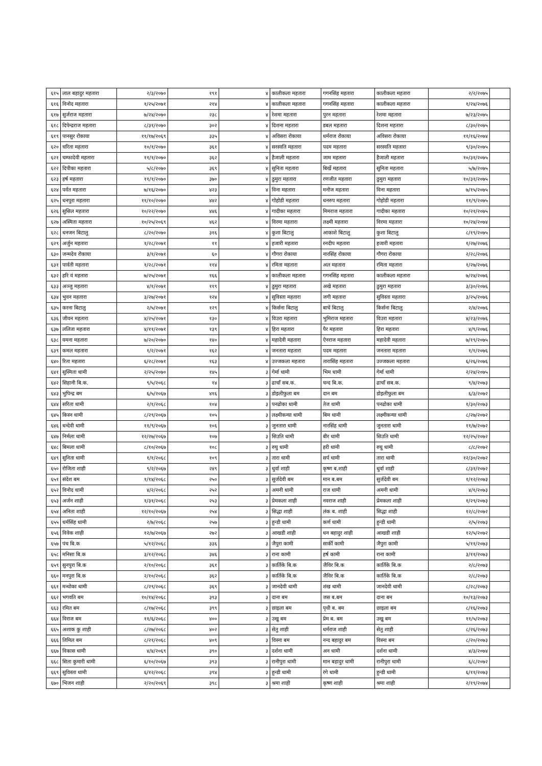| ६१५ | लाल बहादुर महतारा | २/३/२०७० | १९१ | ४ | कालीकला महतारा | गगनसिंह महतारा | कालीकला महतारा | २/२/२०७५ | |
| ६१६ | विनोद महतारा | १/२५/२०७१ | २१४ | ४ | कालीकला महतारा | गगनसिंह महतारा | कालीकला महतारा | १/२४/२०७६ | |
| ६१७ | सुर्जराज महतारा | ७/२४/२०७० | २३८ | ४ | रेशमा महतारा | पुरन महतारा | रेशमा महतारा | ७/२३/२०७५ | |
| ६१८ | दिपेन्द्रराज महतारा | ८/३१/२०७० | ३०२ | ४ | दिशना महतारा | डबल महतारा | दिशना महतारा | ८/३०/२०७५ | |
| ६१९ | पानसुर रोकाया | ११/१७/२०६९ | ३३५ | ४ | अविसरा रोकाया | धर्मराज रोकाया | अविसरा रोकाया | ११/१६/२०७४ | |
| ६२० | चरिता महतारा | १०/१/२०७० | ३६१ | ४ | सरस्वति महतारा | पदम महतारा | सरस्वति महतारा | ९/३०/२०७५ | |
| ६२१ | चम्फादेवी महतारा | ११/१/२०७० | ३६२ | ४ | हैजाली महतारा | जाम महतारा | हैजाली महतारा | १०/३१/२०७५ | |
| ६२२ | दिपीका महतारा | ५/८/२०७० | ३६९ | ४ | सुनिता महतारा | बिर्खे महतारा | सुनिता महतारा | ५/७/२०७५ | |
| ६२३ | हर्ष महतारा | ११/१/२०७० | ३७० | ४ | ठुमुरा महतारा | रणजीत महतारा | ठुमुरा महतारा | १०/३१/२०७५ | |
| ६२४ | पर्वत महतारा | ७/१६/२०७० | ४२३ | ४ | विना महतारा | मनोज महतारा | विना महतारा | ७/१५/२०७५ | |
| ६२५ | धनपुरा महतारा | ११/१०/२०७० | ४४२ | ४ | गोहोडी महतारा | धनरुप महतारा | गोहोडी महतारा | ११/९/२०७५ | |
| ६२६ | सुसिल महतारा | १०/२२/२०७० | ४४६ | ४ | गादीका महतारा | मिमराज महतारा | गादीका महतारा | १०/२१/२०७५ | |
| ६२७ | अस्मिता महतारा | १०/२५/२०६९ | ४६२ | ४ | विरमा महतारा | लक्ष्मी महतारा | विरमा महतारा | १०/२४/२०७४ | |
| ६२८ | धनजन बिटालु | ८/२०/२०७० | ३१६ | ४ | कुशा बिटालु | आकाशे बिटालु | कुशा बिटालु | ८/१९/२०७५ | |
| ६२९ | अर्जुन महतारा | १/२८/२०७१ | ११ | ४ | हजारी महतारा | रनदीप महतारा | हजारी महतारा | १/२७/२०७६ | |
| ६३० | जन्मदेव रोकाया | ३/१/२०७१ | ६० | ४ | गौगरा रोकाया | नारसिंह रोकाया | गौगरा रोकाया | २/२८/२०७६ | |
| ६३१ | पार्वती महतारा | १/२८/२०७१ | ११४ | ४ | रमिता महतारा | अल महतारा | रमिता महतारा | १/२७/२०७६ | |
| ६३२ | हरि वं महतारा | ७/२५/२०७१ | १६६ | ४ | कालीकला महतारा | गगनसिंह महतारा | कालीकला महतारा | ७/२४/२०७६ | |
| ६३३ | अञ्जु महतारा | ४/१/२०७१ | ११९ | ४ | ठुमुरा महतारा | अखे महतारा | ठुमुरा महतारा | ३/३०/२०७६ | |
| ६३४ | भुवन महतारा | ३/२७/२०७१ | १२४ | ४ | सुविस्ता महतारा | जगी महतारा | सुविस्ता महतारा | ३/२५/२०७६ | |
| ६३५ | करना बिटालु | २/५/२०७१ | १२९ | ४ | किर्सना बिटालु | बाचें बिटालु | किर्सना बिटालु | २/४/२०७६ | |
| ६३६ | जीवन महतारा | ४/२५/२०७१ | १३० | ४ | विउरा महतारा | भुमिराज महतारा | विउरा महतारा | ४/२३/२०७६ | |
| ६३७ | ललिता महतारा | ४/११/२०७१ | १३९ | ४ | हिरा महतारा | पैर महतारा | हिरा महतारा | ४/९/२०७६ | |
| ६३८ | यमना महतारा | ७/२०/२०७० | १४० | ४ | महादेवी महतारा | ऐनराज महतारा | महादेवी महतारा | ७/१९/२०७५ | |
| ६३९ | कमल महतारा | १/२/२०७१ | १६२ | ४ | जनतारा महतारा | पदम महतारा | जनतारा महतारा | १/१/२०७६ | |
| ६४० | रिता महतारा | ६/२८/२०७१ | १६३ | ४ | उज्जकला महतारा | तारासिंह महतारा | उज्जकला महतारा | ६/२६/२०७६ | |
| ६४१ | सुस्मिता धामी | २/२५/२०७० | १४५ | ३ | गेर्मा धामी | भिम धामी | गेर्मा धामी | २/२४/२०७५ | |
| ६४२ | सिहानी बि.क. | ९/५/२०६८ | १४ | ३ | ढाचाँ सब.क. | चन्द बि.क. | ढाचाँ सब.क. | ९/४/२०७३ | |
| ६४३ | भुपिन्द्र बम | ६/५/२०६७ | ४१६ | ३ | डोइलीफुला बम | दान बम | डोइलीफुला बम | ६/३/२०७२ | |
| ६४४ | सरिता धामी | २/१/२०६८ | १०४ | ३ | पनढोका धामी | तेज धामी | पनढोका धामी | १/३०/२०७३ | |
| ६४५ | किस्न धामी | ८/२९/२०६७ | १०५ | ३ | लक्ष्मीकन्या धामी | बिम धामी | लक्ष्मीकन्या धामी | ८/२७/२०७२ | |
| ६४६ | धन्देवी धामी | ११/९/२०६७ | १०६ | ३ | जुनतारा धामी | नारसिंह धामी | जुनतारा धामी | ११/७/२०७२ | |
| ६४७ | निर्मला धामी | १२/२७/२०६७ | १०७ | ३ | सिउति धामी | बीर धामी | सिउति धामी | १२/२५/२०७२ | |
| ६४८ | बिमला धामी | ८/१०/२०६७ | १०८ | ३ | रुघु धामी | हरी धामी | रुघु धामी | ८/८/२०७२ | |
| ६४९ | सुनिता धामी | १/१/२०६८ | १०९ | ३ | तारा धामी | सर्प धामी | तारा धामी | १२/३०/२०७२ | |
| ६५० | रोजिता शाही | ९/२/२०६७ | २४९ | ३ | धुर्वा शाही | कृष्ण ब.शाही | धुर्वा शाही | ८/३१/२०७२ | |
| ६५१ | संदेश बम | १/१४/२०६८ | २५० | ३ | सुर्जदेवी बम | मान ब.बम | सुर्जदेवी बम | १/१२/२०७३ | |
| ६५२ | विनोद धामी | ४/२/२०६८ | २५२ | ३ | अमनी धामी | राज धामी | अमनी धामी | ४/१/२०७३ | |
| ६५३ | अर्जन शाही | १/३१/२०६८ | २५३ | ३ | प्रेमकला शाही | नवराज शाही | प्रेमकला शाही | १/२९/२०७३ | |
| ६५४ | अनिता शाही | १२/१०/२०६७ | २५४ | ३ | सिद्धा शाही | लंक ब. शाही | सिद्धा शाही | १२/८/२०७२ | |
| ६५५ | धर्मसिंह धामी | २/७/२०६८ | २५७ | ३ | हुन्डी धामी | कर्ण धामी | हुन्डी धामी | २/५/२०७३ | |
| ६५६ | विवेक शाही | १२/७/२०६७ | २७२ | ३ | आखडी शाही | धन बहादुर शाही | आखडी शाही | १२/५/२०७२ | |
| ६५७ | पंच बि.क | ५/१२/२०६८ | ३३६ | ३ | जैपुरा कामी | सार्की कामी | जैपुरा कामी | ५/११/२०७३ | |
| ६५८ | मनिसा बि.क | ३/१२/२०६८ | ३४६ | ३ | राना कामी | हर्ष कामी | राना कामी | ३/११/२०७३ | |
| ६५९ | सुनपुरा बि.क | २/१०/२०६८ | ३६१ | ३ | कार्तिके बि.क | जैविर बि.क | कार्तिके बि.क | २/८/२०७३ | |
| ६६० | मनपुरा बि.क | २/१०/२०६८ | ३६२ | ३ | कार्तिके बि.क | जैविर बि.क | कार्तिके बि.क | २/८/२०७३ | |
| ६६१ | मन्थोका धामी | ८/२९/२०६८ | ३६९ | ३ | जानदेवी धामी | शंख धामी | जानदेवी धामी | ८/२८/२०७३ | |
| ६६२ | भगवति बम | १०/१४/२०६८ | ३९३ | ३ | दाना बम | जस ब.बम | दाना बम | १०/१३/२०७३ | |
| ६६३ | रमित बम | ८/१७/२०६८ | ३९९ | ३ | छाइला बम | पृथी ब. बम | छाइला बम | ८/१६/२०७३ | |
| ६६४ | विराज बम | ११/६/२०६८ | ४०० | ३ | उखु बम | प्रेम ब. बम | उखु बम | ११/५/२०७३ | |
| ६६५ | अशाक कु शाही | ८/२७/२०६८ | ४०२ | ३ | सेतु शाही | धर्मराज शाही | सेतु शाही | ८/२६/२०७३ | |
| ६६६ | तिमिल बम | ८/२१/२०६८ | ४०९ | ३ | विस्ना बम | नन्द बहादुर बम | विस्ना बम | ८/२०/२०७३ | |
| ६६७ | विकास धामी | ४/४/२०६९ | ३९० | ३ | दर्शना धामी | अन धामी | दर्शना धामी | ४/३/२०७४ | |
| ६६८ | सिता कुमारी धामी | ६/१०/२०६७ | ३९३ | ३ | रानीपुरा धामी | मान बहादुर धामी | रानीपुरा धामी | ६/८/२०७२ | |
| ६६९ | सुविस्ता धामी | ६/१२/२०६८ | ३९४ | ३ | हुन्डी धामी | रंगे धामी | हुन्डी धामी | ६/११/२०७३ | |
| ६७० | भिजन शाही | २/२०/२०६९ | ३९८ | ३ | श्रमा शाही | कृष्ण शाही | श्रमा शाही | २/१९/२०७४ | |